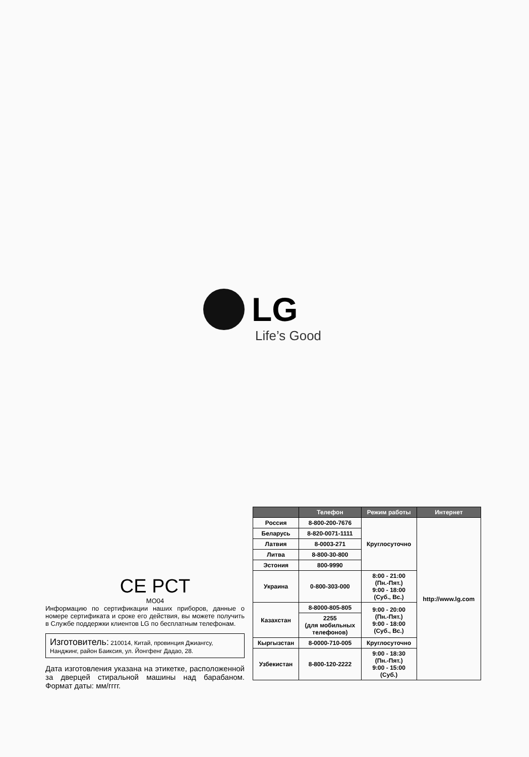LG
Life’s Good
CE PCT
MO04
Информацию по сертификации наших приборов, данные о номере сертификата и сроке его действия, вы можете получить в Службе поддержки клиентов LG по бесплатным телефонам.
Изготовитель: 210014, Китай, провинция Джиангсу, Нанджинг, район Баиксия, ул. Йонгфенг Дадао, 28.
Дата изготовления указана на этикетке, расположенной за дверцей стиральной машины над барабаном. Формат даты: мм/гггг.
| | Телефон | Режим работы | Интернет |
| --- | --- | --- | --- |
| Россия | 8-800-200-7676 | Круглосуточно | http://www.lg.com |
| Беларусь | 8-820-0071-1111 | | |
| Латвия | 8-0003-271 | | |
| Литва | 8-800-30-800 | | |
| Эстония | 800-9990 | | |
| Украина | 0-800-303-000 | 8:00 - 21:00 (Пн.-Пят.) 9:00 - 18:00 (Суб., Вс.) | |
| Казахстан | 8-8000-805-805 | 9:00 - 20:00 (Пн.-Пят.) 9:00 - 18:00 (Суб., Вс.) | |
| | 2255 (для мобильных телефонов) | | |
| Кыргызстан | 8-0000-710-005 | Круглосуточно | |
| Узбекистан | 8-800-120-2222 | 9:00 - 18:30 (Пн.-Пят.) 9:00 - 15:00 (Суб.) | |